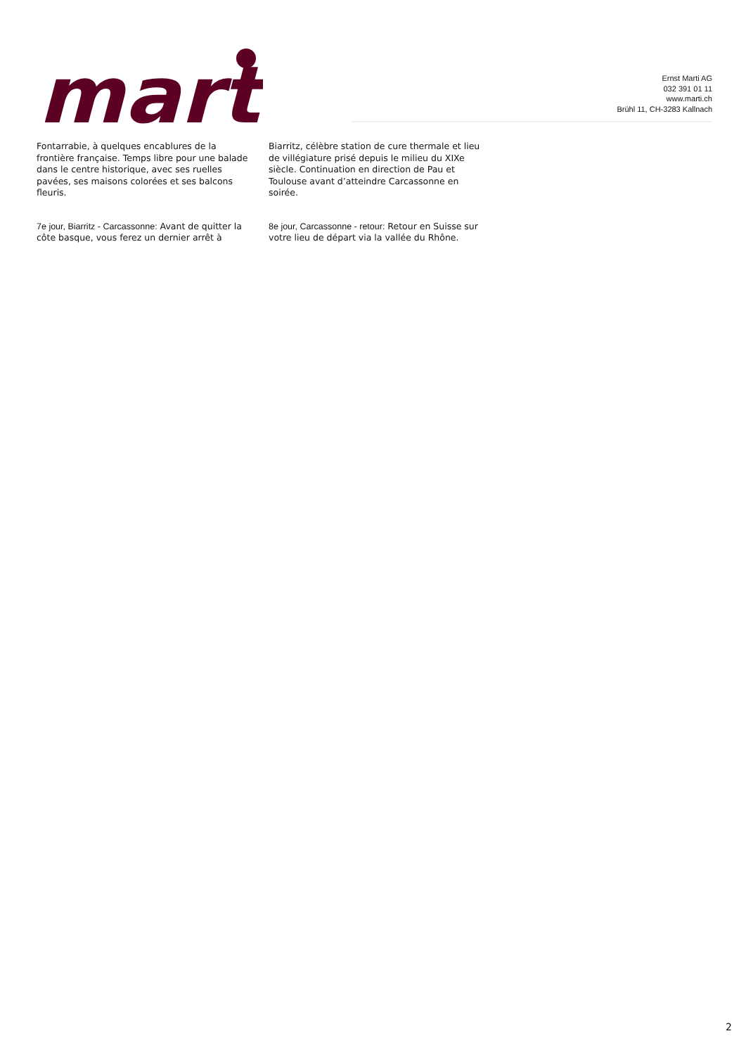marti
Ernst Marti AG
032 391 01 11
www.marti.ch
Brühl 11, CH-3283 Kallnach
Fontarrabie, à quelques encablures de la frontière française. Temps libre pour une balade dans le centre historique, avec ses ruelles pavées, ses maisons colorées et ses balcons fleuris.
7e jour, Biarritz - Carcassonne: Avant de quitter la côte basque, vous ferez un dernier arrêt à Biarritz, célèbre station de cure thermale et lieu de villégiature prisé depuis le milieu du XIXe siècle. Continuation en direction de Pau et Toulouse avant d’atteindre Carcassonne en soirée.
8e jour, Carcassonne - retour: Retour en Suisse sur votre lieu de départ via la vallée du Rhône.
2